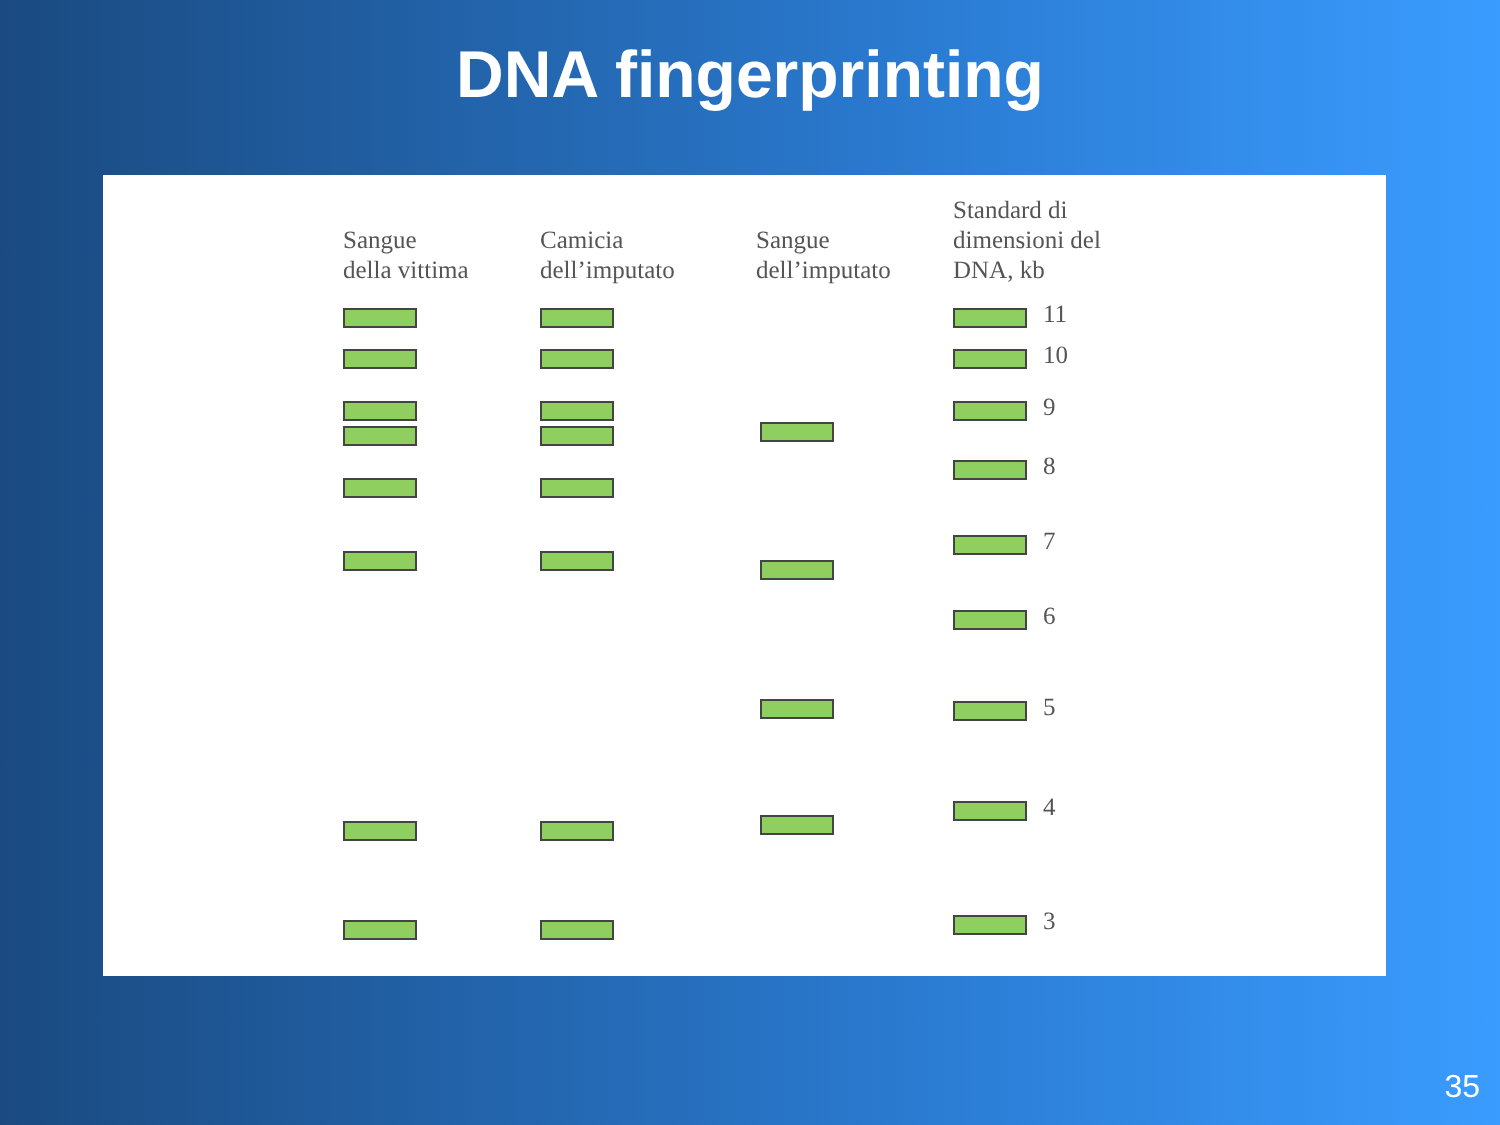DNA fingerprinting
Sangue
della vittima
Camicia
dell’imputato
Sangue
dell’imputato
Standard di
dimensioni del
DNA, kb
11
10
9
8
7
6
5
4
3
35